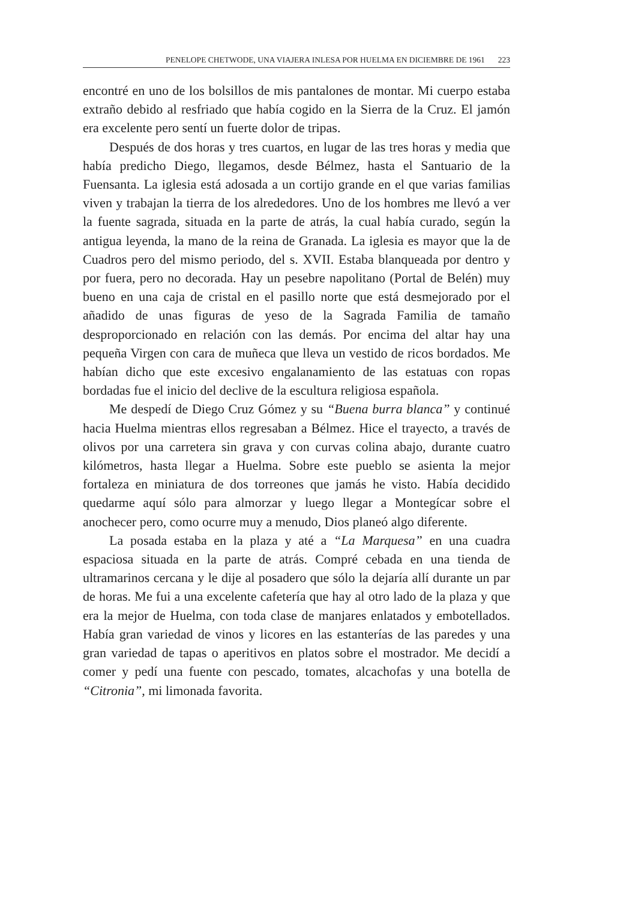PENELOPE CHETWODE, UNA VIAJERA INLESA POR HUELMA EN DICIEMBRE DE 1961 223
encontré en uno de los bolsillos de mis pantalones de montar. Mi cuerpo estaba extraño debido al resfriado que había cogido en la Sierra de la Cruz. El jamón era excelente pero sentí un fuerte dolor de tripas.
Después de dos horas y tres cuartos, en lugar de las tres horas y media que había predicho Diego, llegamos, desde Bélmez, hasta el Santuario de la Fuensanta. La iglesia está adosada a un cortijo grande en el que varias familias viven y trabajan la tierra de los alrededores. Uno de los hombres me llevó a ver la fuente sagrada, situada en la parte de atrás, la cual había curado, según la antigua leyenda, la mano de la reina de Granada. La iglesia es mayor que la de Cuadros pero del mismo periodo, del s. XVII. Estaba blanqueada por dentro y por fuera, pero no decorada. Hay un pesebre napolitano (Portal de Belén) muy bueno en una caja de cristal en el pasillo norte que está desmejorado por el añadido de unas figuras de yeso de la Sagrada Familia de tamaño desproporcionado en relación con las demás. Por encima del altar hay una pequeña Virgen con cara de muñeca que lleva un vestido de ricos bordados. Me habían dicho que este excesivo engalanamiento de las estatuas con ropas bordadas fue el inicio del declive de la escultura religiosa española.
Me despedí de Diego Cruz Gómez y su “Buena burra blanca” y continué hacia Huelma mientras ellos regresaban a Bélmez. Hice el trayecto, a través de olivos por una carretera sin grava y con curvas colina abajo, durante cuatro kilómetros, hasta llegar a Huelma. Sobre este pueblo se asienta la mejor fortaleza en miniatura de dos torreones que jamás he visto. Había decidido quedarme aquí sólo para almorzar y luego llegar a Montegícar sobre el anochecer pero, como ocurre muy a menudo, Dios planeó algo diferente.
La posada estaba en la plaza y até a “La Marquesa” en una cuadra espaciosa situada en la parte de atrás. Compré cebada en una tienda de ultramarinos cercana y le dije al posadero que sólo la dejaría allí durante un par de horas. Me fui a una excelente cafetería que hay al otro lado de la plaza y que era la mejor de Huelma, con toda clase de manjares enlatados y embotellados. Había gran variedad de vinos y licores en las estanterías de las paredes y una gran variedad de tapas o aperitivos en platos sobre el mostrador. Me decidí a comer y pedí una fuente con pescado, tomates, alcachofas y una botella de “Citronia”, mi limonada favorita.